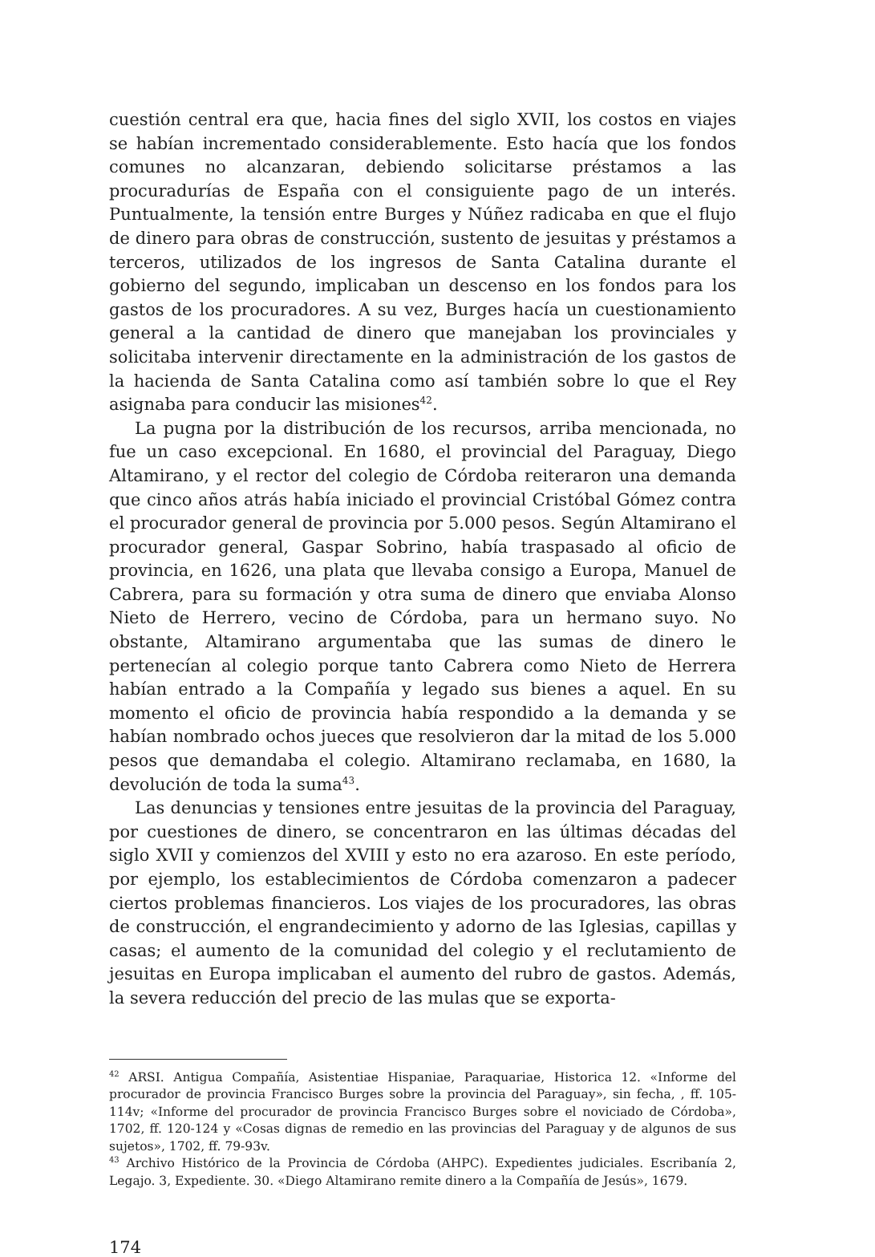cuestión central era que, hacia fines del siglo XVII, los costos en viajes se habían incrementado considerablemente. Esto hacía que los fondos comunes no alcanzaran, debiendo solicitarse préstamos a las procuradurías de España con el consiguiente pago de un interés. Puntualmente, la tensión entre Burges y Núñez radicaba en que el flujo de dinero para obras de construcción, sustento de jesuitas y préstamos a terceros, utilizados de los ingresos de Santa Catalina durante el gobierno del segundo, implicaban un descenso en los fondos para los gastos de los procuradores. A su vez, Burges hacía un cuestionamiento general a la cantidad de dinero que manejaban los provinciales y solicitaba intervenir directamente en la administración de los gastos de la hacienda de Santa Catalina como así también sobre lo que el Rey asignaba para conducir las misiones<sup>42</sup>.
La pugna por la distribución de los recursos, arriba mencionada, no fue un caso excepcional. En 1680, el provincial del Paraguay, Diego Altamirano, y el rector del colegio de Córdoba reiteraron una demanda que cinco años atrás había iniciado el provincial Cristóbal Gómez contra el procurador general de provincia por 5.000 pesos. Según Altamirano el procurador general, Gaspar Sobrino, había traspasado al oficio de provincia, en 1626, una plata que llevaba consigo a Europa, Manuel de Cabrera, para su formación y otra suma de dinero que enviaba Alonso Nieto de Herrero, vecino de Córdoba, para un hermano suyo. No obstante, Altamirano argumentaba que las sumas de dinero le pertenecían al colegio porque tanto Cabrera como Nieto de Herrera habían entrado a la Compañía y legado sus bienes a aquel. En su momento el oficio de provincia había respondido a la demanda y se habían nombrado ochos jueces que resolvieron dar la mitad de los 5.000 pesos que demandaba el colegio. Altamirano reclamaba, en 1680, la devolución de toda la suma<sup>43</sup>.
Las denuncias y tensiones entre jesuitas de la provincia del Paraguay, por cuestiones de dinero, se concentraron en las últimas décadas del siglo XVII y comienzos del XVIII y esto no era azaroso. En este período, por ejemplo, los establecimientos de Córdoba comenzaron a padecer ciertos problemas financieros. Los viajes de los procuradores, las obras de construcción, el engrandecimiento y adorno de las Iglesias, capillas y casas; el aumento de la comunidad del colegio y el reclutamiento de jesuitas en Europa implicaban el aumento del rubro de gastos. Además, la severa reducción del precio de las mulas que se exporta-
<sup>42</sup> ARSI. Antigua Compañía, Asistentiae Hispaniae, Paraquariae, Historica 12. «Informe del procurador de provincia Francisco Burges sobre la provincia del Paraguay», sin fecha, , ff. 105-114v; «Informe del procurador de provincia Francisco Burges sobre el noviciado de Córdoba», 1702, ff. 120-124 y «Cosas dignas de remedio en las provincias del Paraguay y de algunos de sus sujetos», 1702, ff. 79-93v.
<sup>43</sup> Archivo Histórico de la Provincia de Córdoba (AHPC). Expedientes judiciales. Escribanía 2, Legajo. 3, Expediente. 30. «Diego Altamirano remite dinero a la Compañía de Jesús», 1679.
174